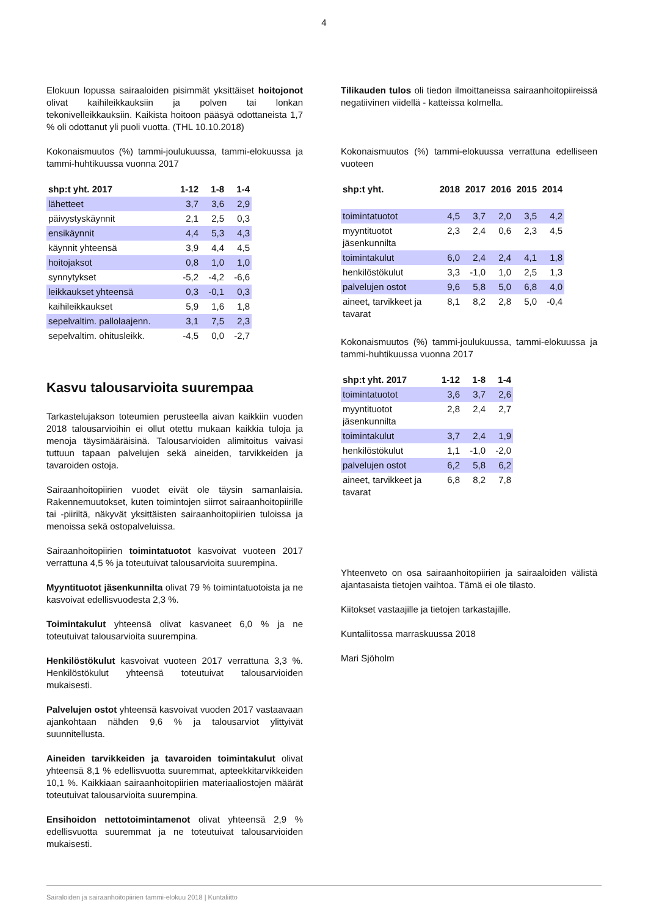4
Elokuun lopussa sairaaloiden pisimmät yksittäiset hoitojonot olivat kaihileikkauksiin ja polven tai lonkan tekonivelleikkauksiin. Kaikista hoitoon pääsyä odottaneista 1,7 % oli odottanut yli puoli vuotta. (THL 10.10.2018)
Kokonaismuutos (%) tammi-joulukuussa, tammi-elokuussa ja tammi-huhtikuussa vuonna 2017
| shp:t yht. 2017 | 1-12 | 1-8 | 1-4 |
| --- | --- | --- | --- |
| lähetteet | 3,7 | 3,6 | 2,9 |
| päivystyskäynnit | 2,1 | 2,5 | 0,3 |
| ensikäynnit | 4,4 | 5,3 | 4,3 |
| käynnit yhteensä | 3,9 | 4,4 | 4,5 |
| hoitojaksot | 0,8 | 1,0 | 1,0 |
| synnytykset | -5,2 | -4,2 | -6,6 |
| leikkaukset yhteensä | 0,3 | -0,1 | 0,3 |
| kaihileikkaukset | 5,9 | 1,6 | 1,8 |
| sepelvaltim. pallolaajenn. | 3,1 | 7,5 | 2,3 |
| sepelvaltim. ohitusleikk. | -4,5 | 0,0 | -2,7 |
Kasvu talousarvioita suurempaa
Tarkastelujakson toteumien perusteella aivan kaikkiin vuoden 2018 talousarvioihin ei ollut otettu mukaan kaikkia tuloja ja menoja täysimääräisinä. Talousarvioiden alimitoitus vaivasi tuttuun tapaan palvelujen sekä aineiden, tarvikkeiden ja tavaroiden ostoja.
Sairaanhoitopiirien vuodet eivät ole täysin samanlaisia. Rakennemuutokset, kuten toimintojen siirrot sairaanhoitopiirille tai -piiriltä, näkyvät yksittäisten sairaanhoitopiirien tuloissa ja menoissa sekä ostopalveluissa.
Sairaanhoitopiirien toimintatuotot kasvoivat vuoteen 2017 verrattuna 4,5 % ja toteutuivat talousarvioita suurempina.
Myyntituotot jäsenkunnilta olivat 79 % toimintatuotoista ja ne kasvoivat edellisvuodesta 2,3 %.
Toimintakulut yhteensä olivat kasvaneet 6,0 % ja ne toteutuivat talousarvioita suurempina.
Henkilöstökulut kasvoivat vuoteen 2017 verrattuna 3,3 %. Henkilöstökulut yhteensä toteutuivat talousarvioiden mukaisesti.
Palvelujen ostot yhteensä kasvoivat vuoden 2017 vastaavaan ajankohtaan nähden 9,6 % ja talousarviot ylittyivät suunnitellusta.
Aineiden tarvikkeiden ja tavaroiden toimintakulut olivat yhteensä 8,1 % edellisvuotta suuremmat, apteekkitarvikkeiden 10,1 %. Kaikkiaan sairaanhoitopiirien materiaaliostojen määrät toteutuivat talousarvioita suurempina.
Ensihoidon nettotoimintamenot olivat yhteensä 2,9 % edellisvuotta suuremmat ja ne toteutuivat talousarvioiden mukaisesti.
Tilikauden tulos oli tiedon ilmoittaneissa sairaanhoitopiireissä negatiivinen viidellä - katteissa kolmella.
Kokonaismuutos (%) tammi-elokuussa verrattuna edelliseen vuoteen
| shp:t yht. | 2018 | 2017 | 2016 | 2015 | 2014 |
| --- | --- | --- | --- | --- | --- |
| toimintatuotot | 4,5 | 3,7 | 2,0 | 3,5 | 4,2 |
| myyntituotot jäsenkunnilta | 2,3 | 2,4 | 0,6 | 2,3 | 4,5 |
| toimintakulut | 6,0 | 2,4 | 2,4 | 4,1 | 1,8 |
| henkilöstökulut | 3,3 | -1,0 | 1,0 | 2,5 | 1,3 |
| palvelujen ostot | 9,6 | 5,8 | 5,0 | 6,8 | 4,0 |
| aineet, tarvikkeet ja tavarat | 8,1 | 8,2 | 2,8 | 5,0 | -0,4 |
Kokonaismuutos (%) tammi-joulukuussa, tammi-elokuussa ja tammi-huhtikuussa vuonna 2017
| shp:t yht. 2017 | 1-12 | 1-8 | 1-4 |
| --- | --- | --- | --- |
| toimintatuotot | 3,6 | 3,7 | 2,6 |
| myyntituotot jäsenkunnilta | 2,8 | 2,4 | 2,7 |
| toimintakulut | 3,7 | 2,4 | 1,9 |
| henkilöstökulut | 1,1 | -1,0 | -2,0 |
| palvelujen ostot | 6,2 | 5,8 | 6,2 |
| aineet, tarvikkeet ja tavarat | 6,8 | 8,2 | 7,8 |
Yhteenveto on osa sairaanhoitopiirien ja sairaaloiden välistä ajantasaista tietojen vaihtoa. Tämä ei ole tilasto.
Kiitokset vastaajille ja tietojen tarkastajille.
Kuntaliitossa marraskuussa 2018
Mari Sjöholm
Sairaloiden ja sairaanhoitopiirien tammi-elokuu 2018 | Kuntaliitto